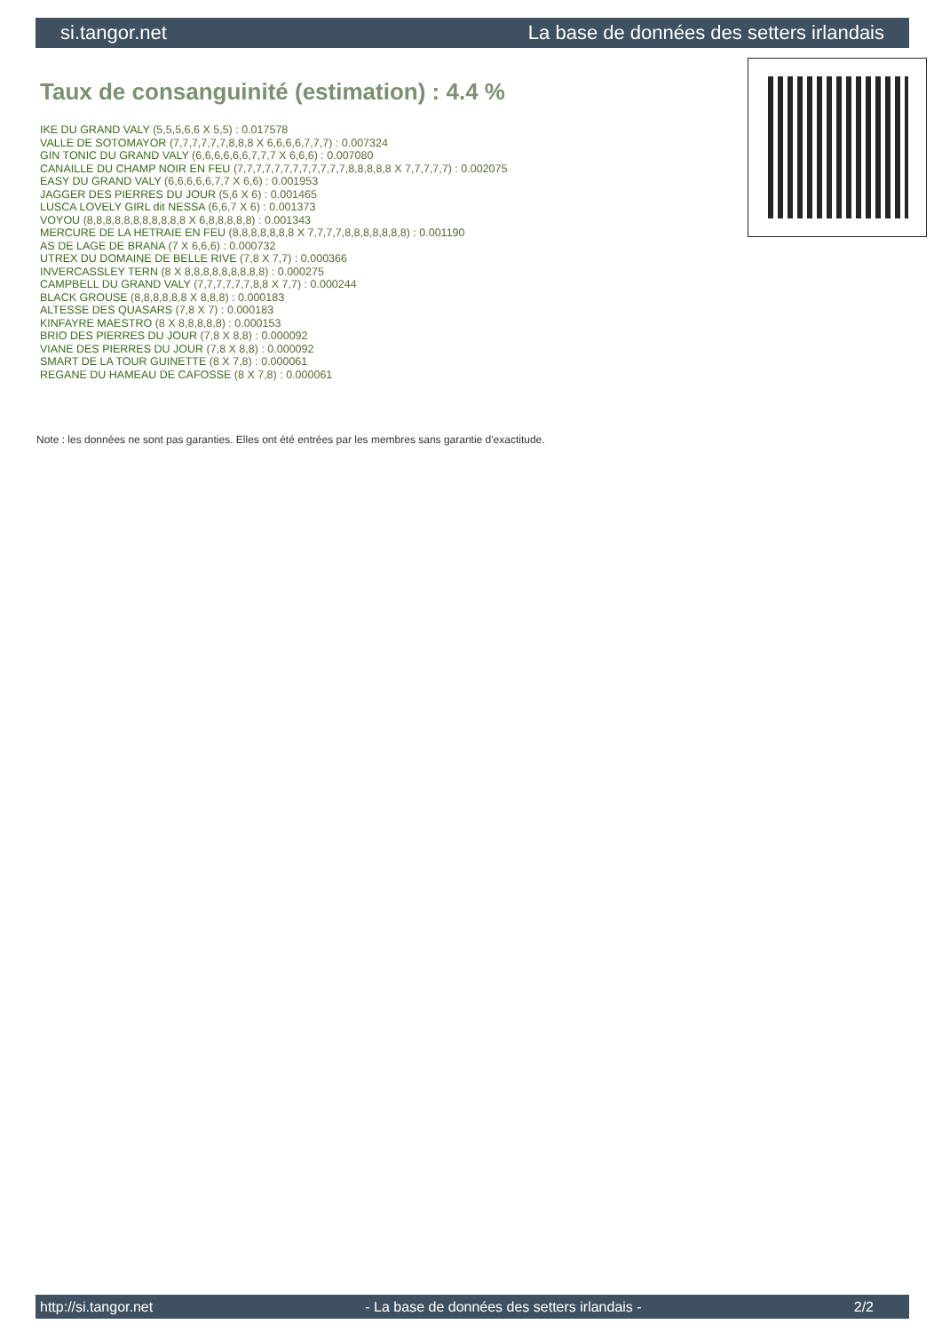si.tangor.net La base de données des setters irlandais
Taux de consanguinité (estimation) : 4.4 %
IKE DU GRAND VALY (5,5,5,6,6 X 5,5) : 0.017578
VALLE DE SOTOMAYOR (7,7,7,7,7,7,8,8,8 X 6,6,6,6,7,7,7) : 0.007324
GIN TONIC DU GRAND VALY (6,6,6,6,6,6,7,7,7 X 6,6,6) : 0.007080
CANAILLE DU CHAMP NOIR EN FEU (7,7,7,7,7,7,7,7,7,7,7,7,8,8,8,8,8 X 7,7,7,7,7) : 0.002075
EASY DU GRAND VALY (6,6,6,6,6,7,7 X 6,6) : 0.001953
JAGGER DES PIERRES DU JOUR (5,6 X 6) : 0.001465
LUSCA LOVELY GIRL dit NESSA (6,6,7 X 6) : 0.001373
VOYOU (8,8,8,8,8,8,8,8,8,8,8 X 6,8,8,8,8,8) : 0.001343
MERCURE DE LA HETRAIE EN FEU (8,8,8,8,8,8,8 X 7,7,7,7,8,8,8,8,8,8,8) : 0.001190
AS DE LAGE DE BRANA (7 X 6,6,6) : 0.000732
UTREX DU DOMAINE DE BELLE RIVE (7,8 X 7,7) : 0.000366
INVERCASSLEY TERN (8 X 8,8,8,8,8,8,8,8,8) : 0.000275
CAMPBELL DU GRAND VALY (7,7,7,7,7,7,8,8 X 7,7) : 0.000244
BLACK GROUSE (8,8,8,8,8,8 X 8,8,8) : 0.000183
ALTESSE DES QUASARS (7,8 X 7) : 0.000183
KINFAYRE MAESTRO (8 X 8,8,8,8,8) : 0.000153
BRIO DES PIERRES DU JOUR (7,8 X 8,8) : 0.000092
VIANE DES PIERRES DU JOUR (7,8 X 8,8) : 0.000092
SMART DE LA TOUR GUINETTE (8 X 7,8) : 0.000061
REGANE DU HAMEAU DE CAFOSSE (8 X 7,8) : 0.000061
Note : les données ne sont pas garanties. Elles ont été entrées par les membres sans garantie d'exactitude.
http://si.tangor.net - La base de données des setters irlandais - 2/2